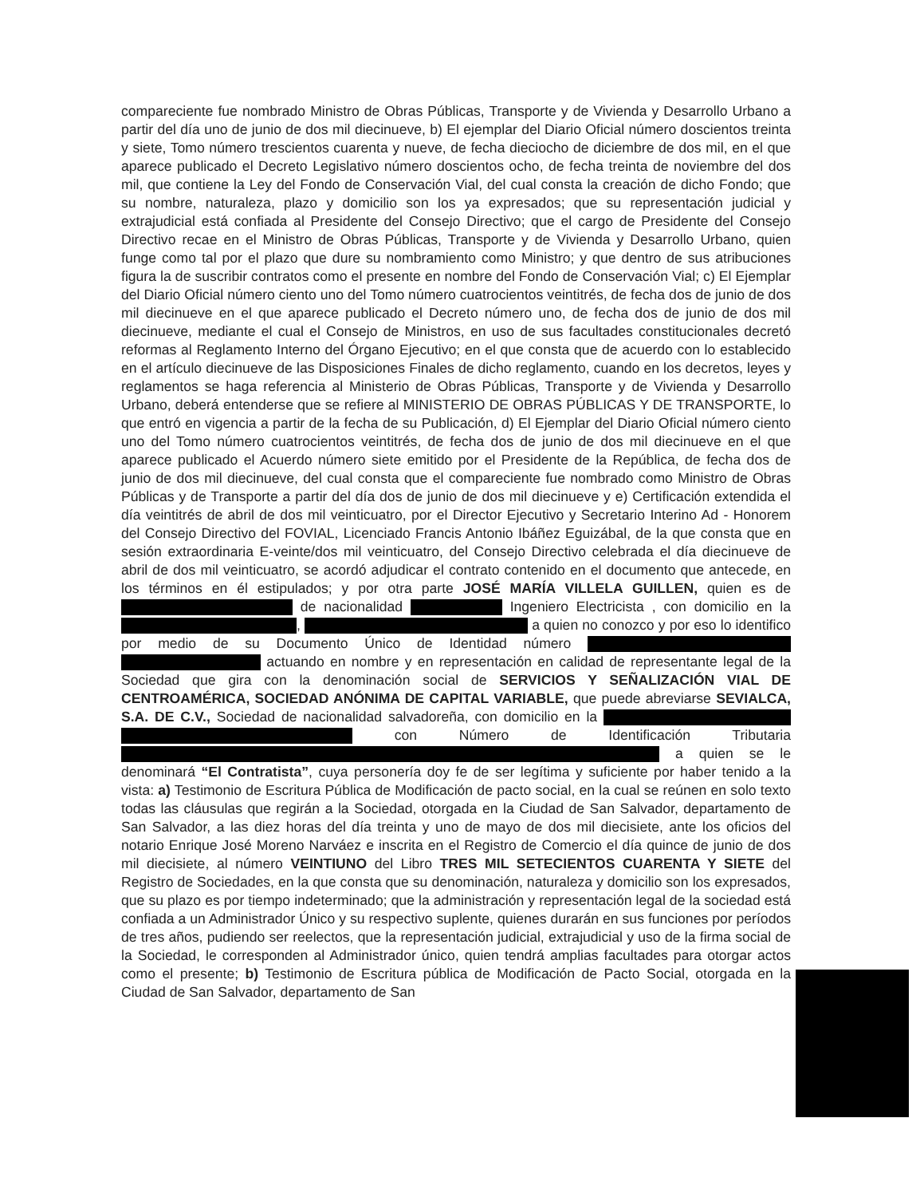compareciente fue nombrado Ministro de Obras Públicas, Transporte y de Vivienda y Desarrollo Urbano a partir del día uno de junio de dos mil diecinueve, b) El ejemplar del Diario Oficial número doscientos treinta y siete, Tomo número trescientos cuarenta y nueve, de fecha dieciocho de diciembre de dos mil, en el que aparece publicado el Decreto Legislativo número doscientos ocho, de fecha treinta de noviembre del dos mil, que contiene la Ley del Fondo de Conservación Vial, del cual consta la creación de dicho Fondo; que su nombre, naturaleza, plazo y domicilio son los ya expresados; que su representación judicial y extrajudicial está confiada al Presidente del Consejo Directivo; que el cargo de Presidente del Consejo Directivo recae en el Ministro de Obras Públicas, Transporte y de Vivienda y Desarrollo Urbano, quien funge como tal por el plazo que dure su nombramiento como Ministro; y que dentro de sus atribuciones figura la de suscribir contratos como el presente en nombre del Fondo de Conservación Vial; c) El Ejemplar del Diario Oficial número ciento uno del Tomo número cuatrocientos veintitrés, de fecha dos de junio de dos mil diecinueve en el que aparece publicado el Decreto número uno, de fecha dos de junio de dos mil diecinueve, mediante el cual el Consejo de Ministros, en uso de sus facultades constitucionales decretó reformas al Reglamento Interno del Órgano Ejecutivo; en el que consta que de acuerdo con lo establecido en el artículo diecinueve de las Disposiciones Finales de dicho reglamento, cuando en los decretos, leyes y reglamentos se haga referencia al Ministerio de Obras Públicas, Transporte y de Vivienda y Desarrollo Urbano, deberá entenderse que se refiere al MINISTERIO DE OBRAS PÚBLICAS Y DE TRANSPORTE, lo que entró en vigencia a partir de la fecha de su Publicación, d) El Ejemplar del Diario Oficial número ciento uno del Tomo número cuatrocientos veintitrés, de fecha dos de junio de dos mil diecinueve en el que aparece publicado el Acuerdo número siete emitido por el Presidente de la República, de fecha dos de junio de dos mil diecinueve, del cual consta que el compareciente fue nombrado como Ministro de Obras Públicas y de Transporte a partir del día dos de junio de dos mil diecinueve y e) Certificación extendida el día veintitrés de abril de dos mil veinticuatro, por el Director Ejecutivo y Secretario Interino Ad - Honorem del Consejo Directivo del FOVIAL, Licenciado Francis Antonio Ibáñez Eguizábal, de la que consta que en sesión extraordinaria E-veinte/dos mil veinticuatro, del Consejo Directivo celebrada el día diecinueve de abril de dos mil veinticuatro, se acordó adjudicar el contrato contenido en el documento que antecede, en los términos en él estipulados; y por otra parte JOSÉ MARÍA VILLELA GUILLEN, quien es de de nacionalidad Ingeniero Electricista , con domicilio en la , a quien no conozco y por eso lo identifico por medio de su Documento Único de Identidad número actuando en nombre y en representación en calidad de representante legal de la Sociedad que gira con la denominación social de SERVICIOS Y SEÑALIZACIÓN VIAL DE CENTROAMÉRICA, SOCIEDAD ANÓNIMA DE CAPITAL VARIABLE, que puede abreviarse SEVIALCA, S.A. DE C.V., Sociedad de nacionalidad salvadoreña, con domicilio en la con Número de Identificación Tributaria a quien se le denominará “El Contratista”, cuya personería doy fe de ser legítima y suficiente por haber tenido a la vista: a) Testimonio de Escritura Pública de Modificación de pacto social, en la cual se reúnen en solo texto todas las cláusulas que regirán a la Sociedad, otorgada en la Ciudad de San Salvador, departamento de San Salvador, a las diez horas del día treinta y uno de mayo de dos mil diecisiete, ante los oficios del notario Enrique José Moreno Narváez e inscrita en el Registro de Comercio el día quince de junio de dos mil diecisiete, al número VEINTIUNO del Libro TRES MIL SETECIENTOS CUARENTA Y SIETE del Registro de Sociedades, en la que consta que su denominación, naturaleza y domicilio son los expresados, que su plazo es por tiempo indeterminado; que la administración y representación legal de la sociedad está confiada a un Administrador Único y su respectivo suplente, quienes durarán en sus funciones por períodos de tres años, pudiendo ser reelectos, que la representación judicial, extrajudicial y uso de la firma social de la Sociedad, le corresponden al Administrador único, quien tendrá amplias facultades para otorgar actos como el presente; b) Testimonio de Escritura pública de Modificación de Pacto Social, otorgada en la Ciudad de San Salvador, departamento de San